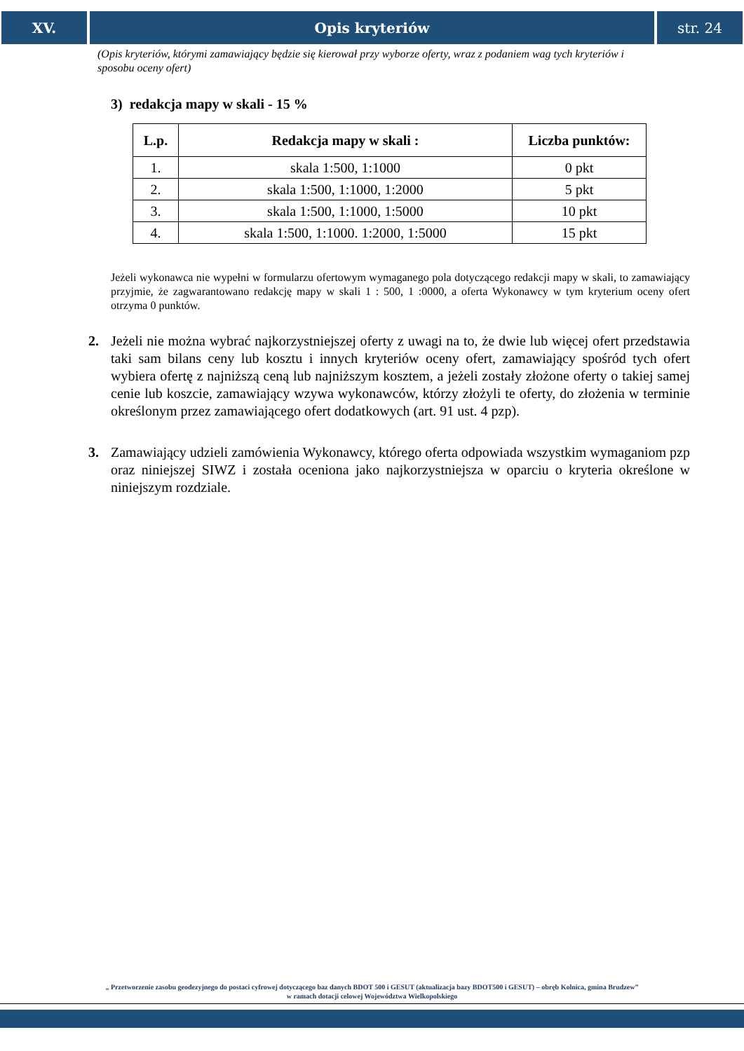XV. Opis kryteriów str. 24
(Opis kryteriów, którymi zamawiający będzie się kierował przy wyborze oferty, wraz z podaniem wag tych kryteriów i sposobu oceny ofert)
3) redakcja mapy w skali - 15 %
| L.p. | Redakcja mapy w skali : | Liczba punktów: |
| --- | --- | --- |
| 1. | skala 1:500, 1:1000 | 0 pkt |
| 2. | skala 1:500, 1:1000, 1:2000 | 5 pkt |
| 3. | skala 1:500, 1:1000, 1:5000 | 10 pkt |
| 4. | skala 1:500, 1:1000. 1:2000, 1:5000 | 15 pkt |
Jeżeli wykonawca nie wypełni w formularzu ofertowym wymaganego pola dotyczącego redakcji mapy w skali, to zamawiający przyjmie, że zagwarantowano redakcję mapy w skali 1 : 500, 1 :0000, a oferta Wykonawcy w tym kryterium oceny ofert otrzyma 0 punktów.
2. Jeżeli nie można wybrać najkorzystniejszej oferty z uwagi na to, że dwie lub więcej ofert przedstawia taki sam bilans ceny lub kosztu i innych kryteriów oceny ofert, zamawiający spośród tych ofert wybiera ofertę z najniższą ceną lub najniższym kosztem, a jeżeli zostały złożone oferty o takiej samej cenie lub koszcie, zamawiający wzywa wykonawców, którzy złożyli te oferty, do złożenia w terminie określonym przez zamawiającego ofert dodatkowych (art. 91 ust. 4 pzp).
3. Zamawiający udzieli zamówienia Wykonawcy, którego oferta odpowiada wszystkim wymaganiom pzp oraz niniejszej SIWZ i została oceniona jako najkorzystniejsza w oparciu o kryteria określone w niniejszym rozdziale.
„ Przetworzenie zasobu geodezyjnego do postaci cyfrowej dotyczącego baz danych BDOT 500 i GESUT (aktualizacja bazy BDOT500 i GESUT) – obręb Kolnica, gmina Brudzew”
w ramach dotacji celowej Województwa Wielkopolskiego